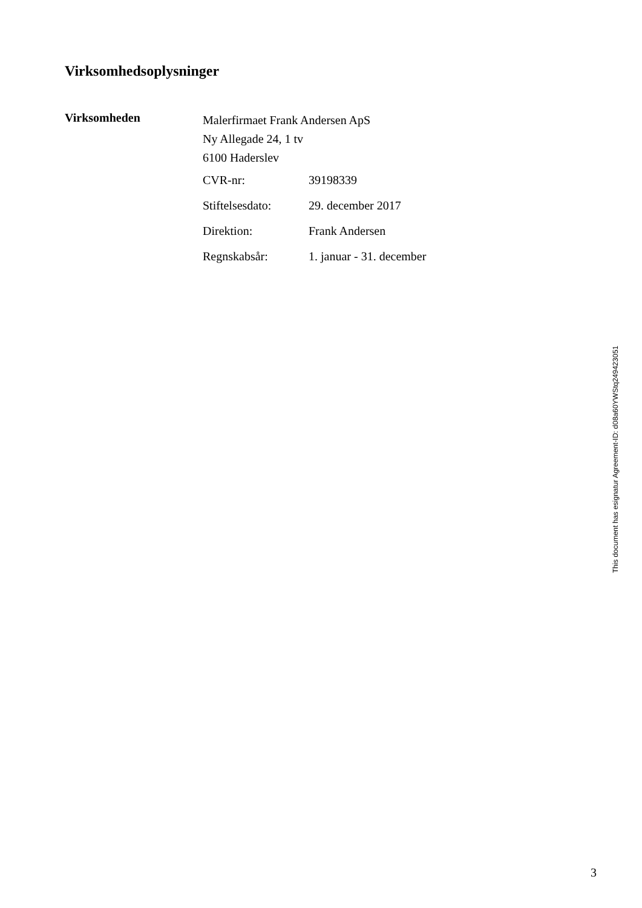Virksomhedsoplysninger
| Virksomheden | Malerfirmaet Frank Andersen ApS Ny Allegade 24, 1 tv 6100 Haderslev / CVR-nr: / 39198339 / / Stiftelsesdato: / 29. december 2017 / / Direktion: / Frank Andersen / / Regnskabsår: / 1. januar - 31. december / |
This document has esignatur Agreement-ID: d08a60YWStq249423051
3